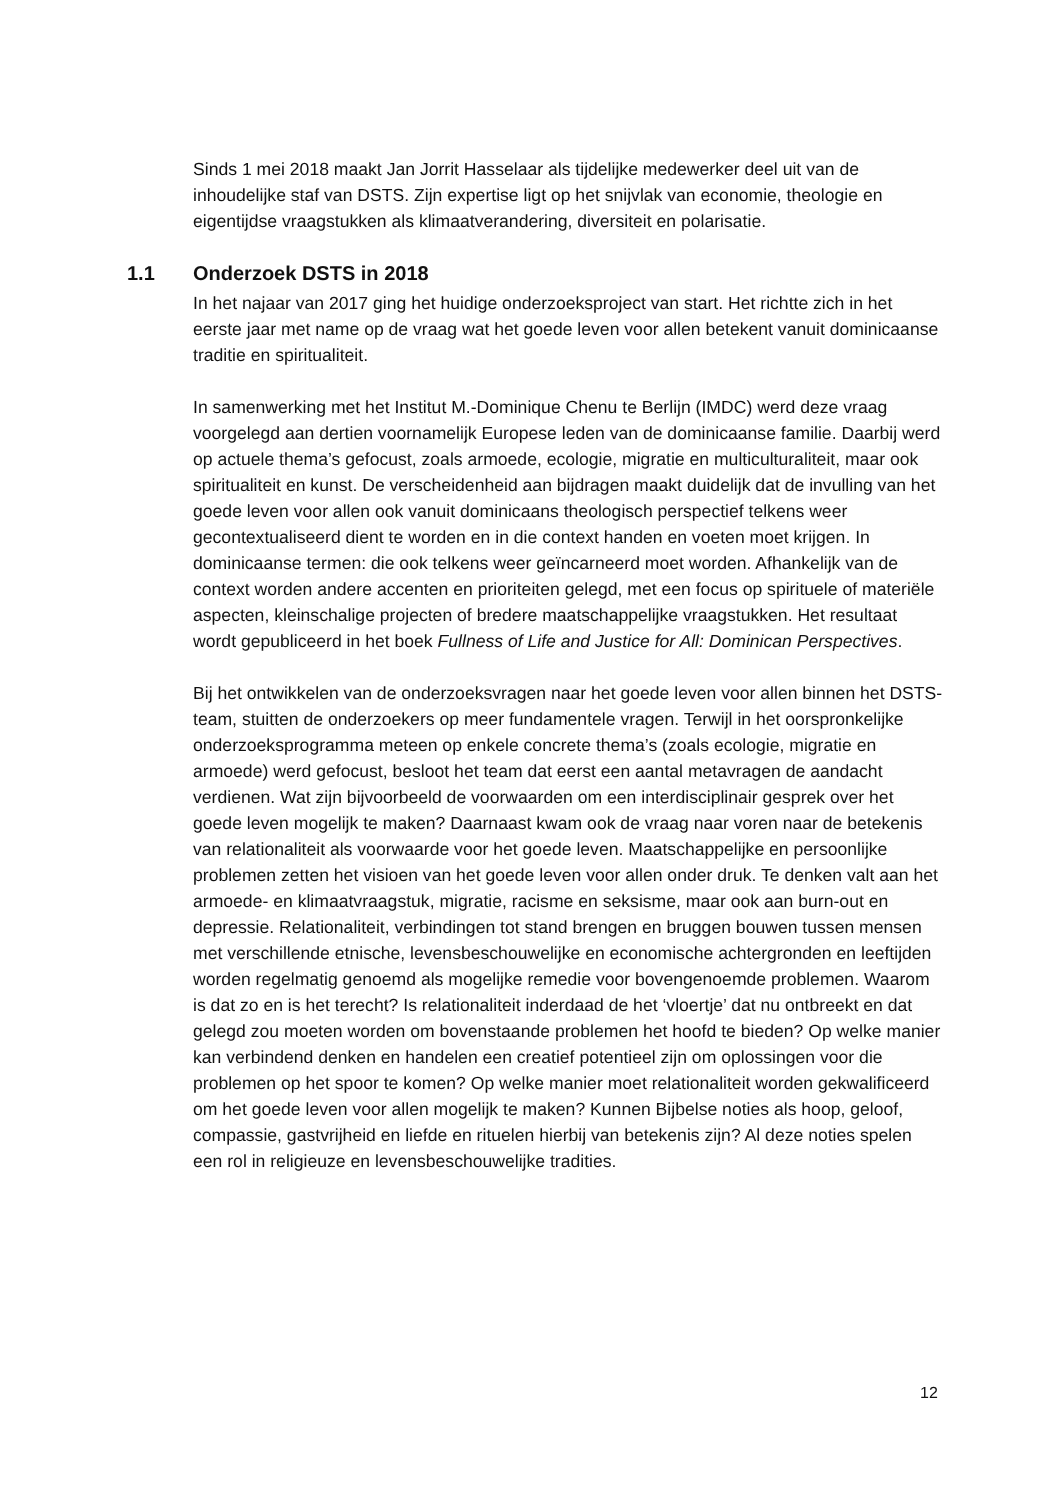Sinds 1 mei 2018 maakt Jan Jorrit Hasselaar als tijdelijke medewerker deel uit van de inhoudelijke staf van DSTS. Zijn expertise ligt op het snijvlak van economie, theologie en eigentijdse vraagstukken als klimaatverandering, diversiteit en polarisatie.
1.1 Onderzoek DSTS in 2018
In het najaar van 2017 ging het huidige onderzoeksproject van start. Het richtte zich in het eerste jaar met name op de vraag wat het goede leven voor allen betekent vanuit dominicaanse traditie en spiritualiteit.
In samenwerking met het Institut M.-Dominique Chenu te Berlijn (IMDC) werd deze vraag voorgelegd aan dertien voornamelijk Europese leden van de dominicaanse familie. Daarbij werd op actuele thema’s gefocust, zoals armoede, ecologie, migratie en multiculturaliteit, maar ook spiritualiteit en kunst. De verscheidenheid aan bijdragen maakt duidelijk dat de invulling van het goede leven voor allen ook vanuit dominicaans theologisch perspectief telkens weer gecontextualiseerd dient te worden en in die context handen en voeten moet krijgen. In dominicaanse termen: die ook telkens weer geïncarneerd moet worden. Afhankelijk van de context worden andere accenten en prioriteiten gelegd, met een focus op spirituele of materiële aspecten, kleinschalige projecten of bredere maatschappelijke vraagstukken. Het resultaat wordt gepubliceerd in het boek Fullness of Life and Justice for All: Dominican Perspectives.
Bij het ontwikkelen van de onderzoeksvragen naar het goede leven voor allen binnen het DSTS-team, stuitten de onderzoekers op meer fundamentele vragen. Terwijl in het oorspronkelijke onderzoeksprogramma meteen op enkele concrete thema’s (zoals ecologie, migratie en armoede) werd gefocust, besloot het team dat eerst een aantal metavragen de aandacht verdienen. Wat zijn bijvoorbeeld de voorwaarden om een interdisciplinair gesprek over het goede leven mogelijk te maken? Daarnaast kwam ook de vraag naar voren naar de betekenis van relationaliteit als voorwaarde voor het goede leven. Maatschappelijke en persoonlijke problemen zetten het visioen van het goede leven voor allen onder druk. Te denken valt aan het armoede- en klimaatvraagstuk, migratie, racisme en seksisme, maar ook aan burn-out en depressie. Relationaliteit, verbindingen tot stand brengen en bruggen bouwen tussen mensen met verschillende etnische, levensbeschouwelijke en economische achtergronden en leeftijden worden regelmatig genoemd als mogelijke remedie voor bovengenoemde problemen. Waarom is dat zo en is het terecht? Is relationaliteit inderdaad de het ‘vloertje’ dat nu ontbreekt en dat gelegd zou moeten worden om bovenstaande problemen het hoofd te bieden? Op welke manier kan verbindend denken en handelen een creatief potentieel zijn om oplossingen voor die problemen op het spoor te komen? Op welke manier moet relationaliteit worden gekwalificeerd om het goede leven voor allen mogelijk te maken? Kunnen Bijbelse noties als hoop, geloof, compassie, gastvrijheid en liefde en rituelen hierbij van betekenis zijn? Al deze noties spelen een rol in religieuze en levensbeschouwelijke tradities.
12